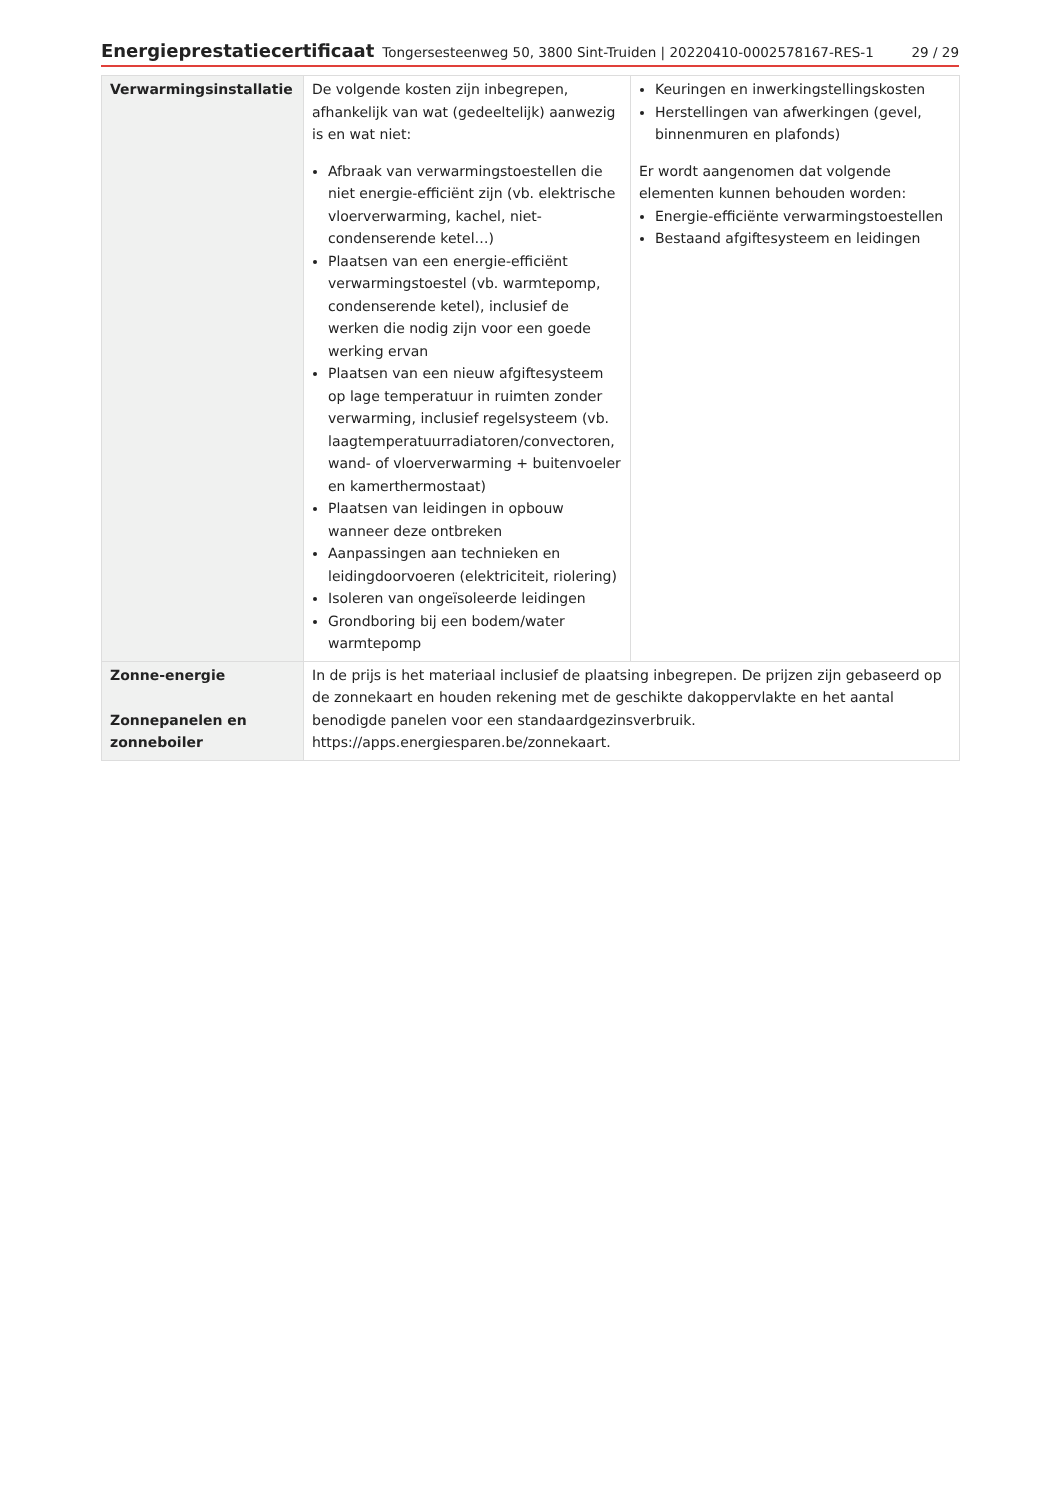Energieprestatiecertificaat Tongersesteenweg 50, 3800 Sint-Truiden | 20220410-0002578167-RES-1 29 / 29
| Verwarmingsinstallatie | De volgende kosten zijn inbegrepen, afhankelijk van wat (gedeeltelijk) aanwezig is en wat niet: Afbraak van verwarmingstoestellen die niet energie-efficiënt zijn (vb. elektrische vloerverwarming, kachel, niet-condenserende ketel…) Plaatsen van een energie-efficiënt verwarmingstoestel (vb. warmtepomp, condenserende ketel), inclusief de werken die nodig zijn voor een goede werking ervan Plaatsen van een nieuw afgiftesysteem op lage temperatuur in ruimten zonder verwarming, inclusief regelsysteem (vb. laagtemperatuurradiatoren/convectoren, wand- of vloerverwarming + buitenvoeler en kamerthermostaat) Plaatsen van leidingen in opbouw wanneer deze ontbreken Aanpassingen aan technieken en leidingdoorvoeren (elektriciteit, riolering) Isoleren van ongeïsoleerde leidingen Grondboring bij een bodem/water warmtepomp | Keuringen en inwerkingstellingskosten Herstellingen van afwerkingen (gevel, binnenmuren en plafonds) Er wordt aangenomen dat volgende elementen kunnen behouden worden: Energie-efficiënte verwarmingstoestellen Bestaand afgiftesysteem en leidingen |
| Zonne-energie Zonnepanelen en zonneboiler | In de prijs is het materiaal inclusief de plaatsing inbegrepen. De prijzen zijn gebaseerd op de zonnekaart en houden rekening met de geschikte dakoppervlakte en het aantal benodigde panelen voor een standaardgezinsverbruik. https://apps.energiesparen.be/zonnekaart. | |